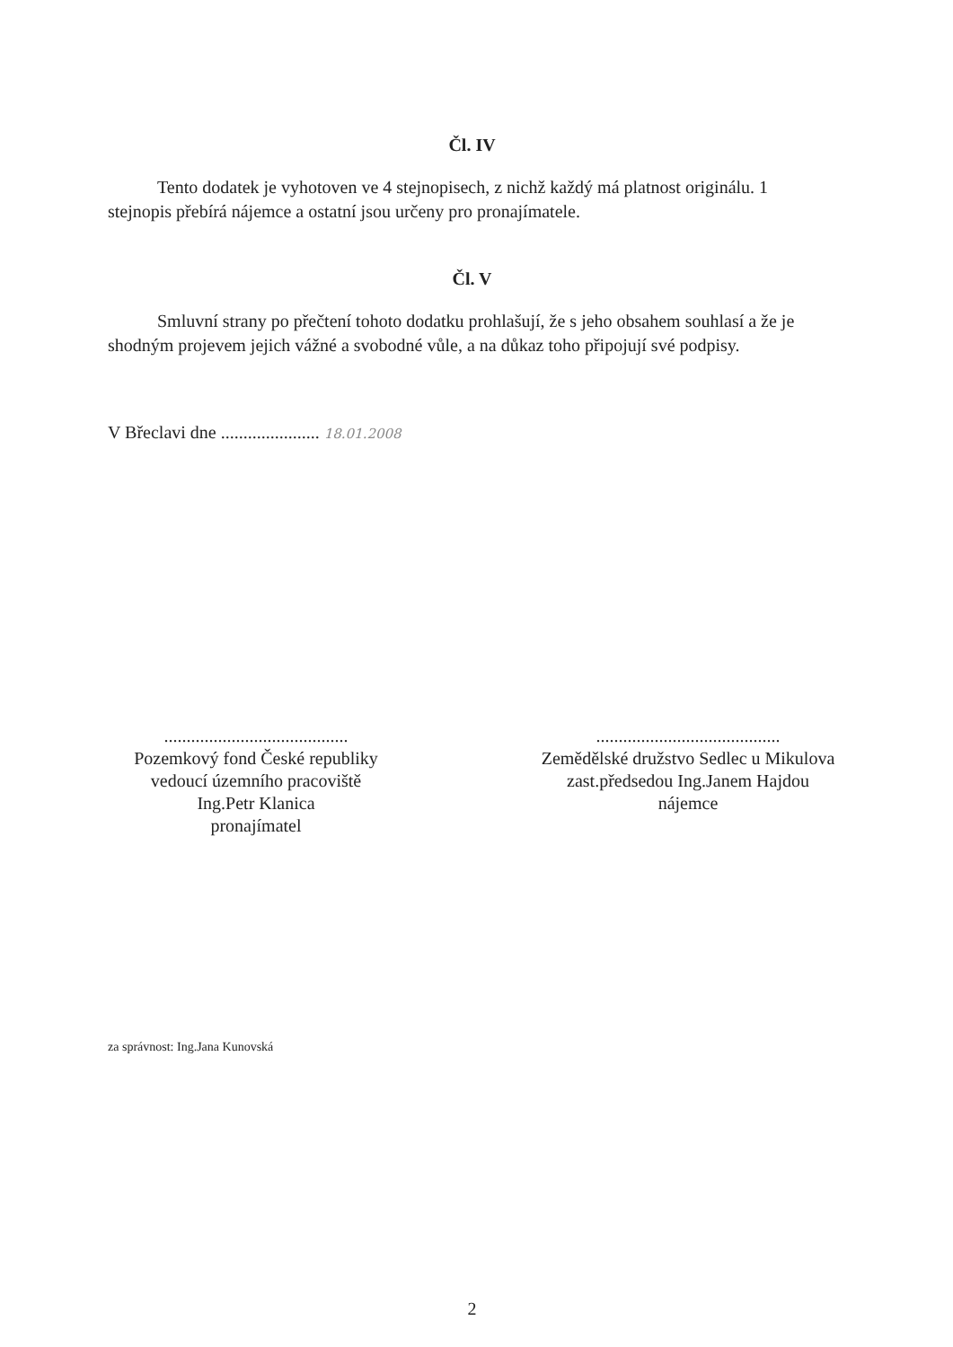Čl. IV
Tento dodatek je vyhotoven ve 4 stejnopisech, z nichž každý má platnost originálu. 1 stejnopis přebírá nájemce a ostatní jsou určeny pro pronajímatele.
Čl. V
Smluvní strany po přečtení tohoto dodatku prohlašují, že s jeho obsahem souhlasí a že je shodným projevem jejich vážné a svobodné vůle, a na důkaz toho připojují své podpisy.
V Břeclavi dne ...................... 18.01.2008
.........................................
Pozemkový fond České republiky
vedoucí územního pracoviště
Ing.Petr Klanica
pronajímatel
.........................................
Zemědělské družstvo Sedlec u Mikulova
zast.předsedou Ing.Janem Hajdou
nájemce
za správnost: Ing.Jana Kunovská
2